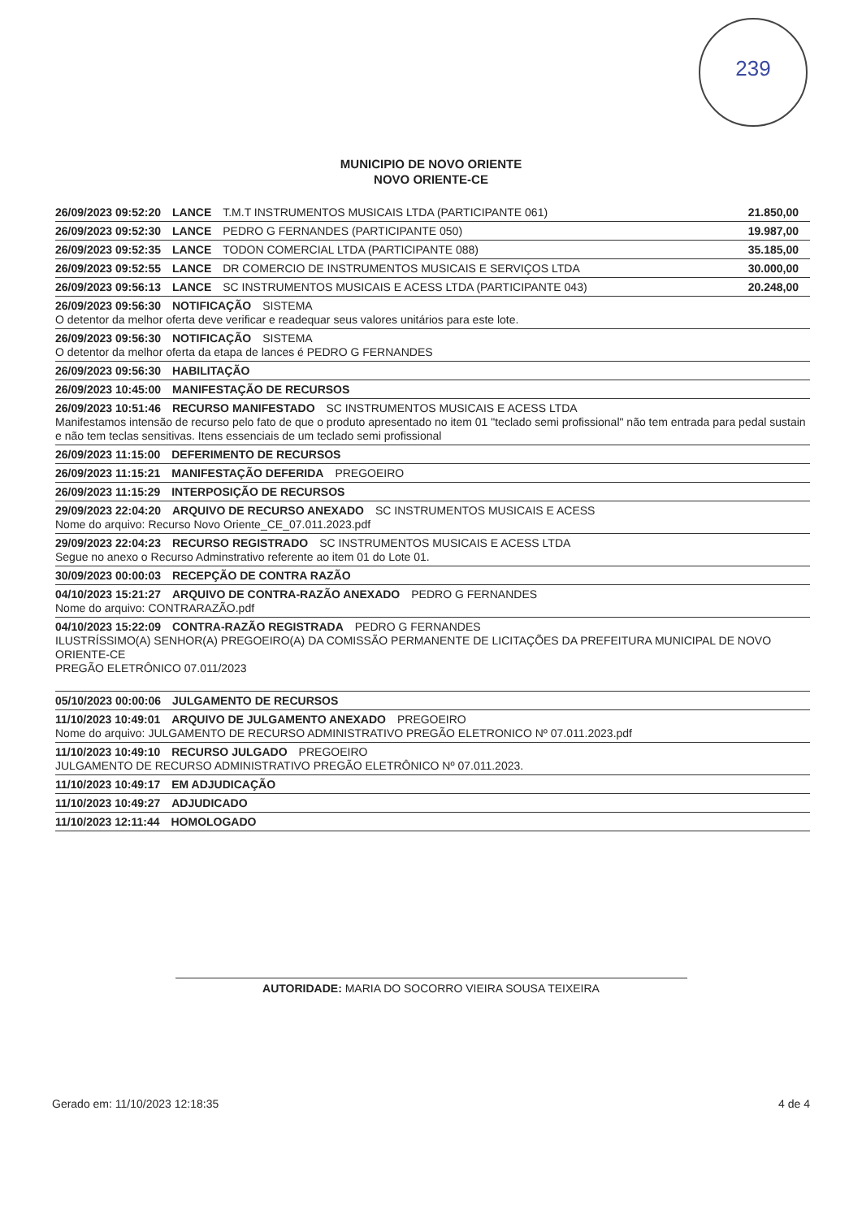239
MUNICIPIO DE NOVO ORIENTE
NOVO ORIENTE-CE
26/09/2023 09:52:20 LANCE T.M.T INSTRUMENTOS MUSICAIS LTDA (PARTICIPANTE 061) 21.850,00
26/09/2023 09:52:30 LANCE PEDRO G FERNANDES (PARTICIPANTE 050) 19.987,00
26/09/2023 09:52:35 LANCE TODON COMERCIAL LTDA (PARTICIPANTE 088) 35.185,00
26/09/2023 09:52:55 LANCE DR COMERCIO DE INSTRUMENTOS MUSICAIS E SERVIÇOS LTDA 30.000,00
26/09/2023 09:56:13 LANCE SC INSTRUMENTOS MUSICAIS E ACESS LTDA (PARTICIPANTE 043) 20.248,00
26/09/2023 09:56:30 NOTIFICAÇÃO SISTEMA
O detentor da melhor oferta deve verificar e readequar seus valores unitários para este lote.
26/09/2023 09:56:30 NOTIFICAÇÃO SISTEMA
O detentor da melhor oferta da etapa de lances é PEDRO G FERNANDES
26/09/2023 09:56:30 HABILITAÇÃO
26/09/2023 10:45:00 MANIFESTAÇÃO DE RECURSOS
26/09/2023 10:51:46 RECURSO MANIFESTADO SC INSTRUMENTOS MUSICAIS E ACESS LTDA
Manifestamos intensão de recurso pelo fato de que o produto apresentado no item 01 "teclado semi profissional" não tem entrada para pedal sustain e não tem teclas sensitivas. Itens essenciais de um teclado semi profissional
26/09/2023 11:15:00 DEFERIMENTO DE RECURSOS
26/09/2023 11:15:21 MANIFESTAÇÃO DEFERIDA PREGOEIRO
26/09/2023 11:15:29 INTERPOSIÇÃO DE RECURSOS
29/09/2023 22:04:20 ARQUIVO DE RECURSO ANEXADO SC INSTRUMENTOS MUSICAIS E ACESS
Nome do arquivo: Recurso Novo Oriente_CE_07.011.2023.pdf
29/09/2023 22:04:23 RECURSO REGISTRADO SC INSTRUMENTOS MUSICAIS E ACESS LTDA
Segue no anexo o Recurso Adminstrativo referente ao item 01 do Lote 01.
30/09/2023 00:00:03 RECEPÇÃO DE CONTRA RAZÃO
04/10/2023 15:21:27 ARQUIVO DE CONTRA-RAZÃO ANEXADO PEDRO G FERNANDES
Nome do arquivo: CONTRARAZÃO.pdf
04/10/2023 15:22:09 CONTRA-RAZÃO REGISTRADA PEDRO G FERNANDES
ILUSTRÍSSIMO(A) SENHOR(A) PREGOEIRO(A) DA COMISSÃO PERMANENTE DE LICITAÇÕES DA PREFEITURA MUNICIPAL DE NOVO ORIENTE-CE
PREGÃO ELETRÔNICO 07.011/2023
05/10/2023 00:00:06 JULGAMENTO DE RECURSOS
11/10/2023 10:49:01 ARQUIVO DE JULGAMENTO ANEXADO PREGOEIRO
Nome do arquivo: JULGAMENTO DE RECURSO ADMINISTRATIVO PREGÃO ELETRONICO Nº 07.011.2023.pdf
11/10/2023 10:49:10 RECURSO JULGADO PREGOEIRO
JULGAMENTO DE RECURSO ADMINISTRATIVO PREGÃO ELETRÔNICO Nº 07.011.2023.
11/10/2023 10:49:17 EM ADJUDICAÇÃO
11/10/2023 10:49:27 ADJUDICADO
11/10/2023 12:11:44 HOMOLOGADO
AUTORIDADE: MARIA DO SOCORRO VIEIRA SOUSA TEIXEIRA
Gerado em: 11/10/2023 12:18:35 4 de 4